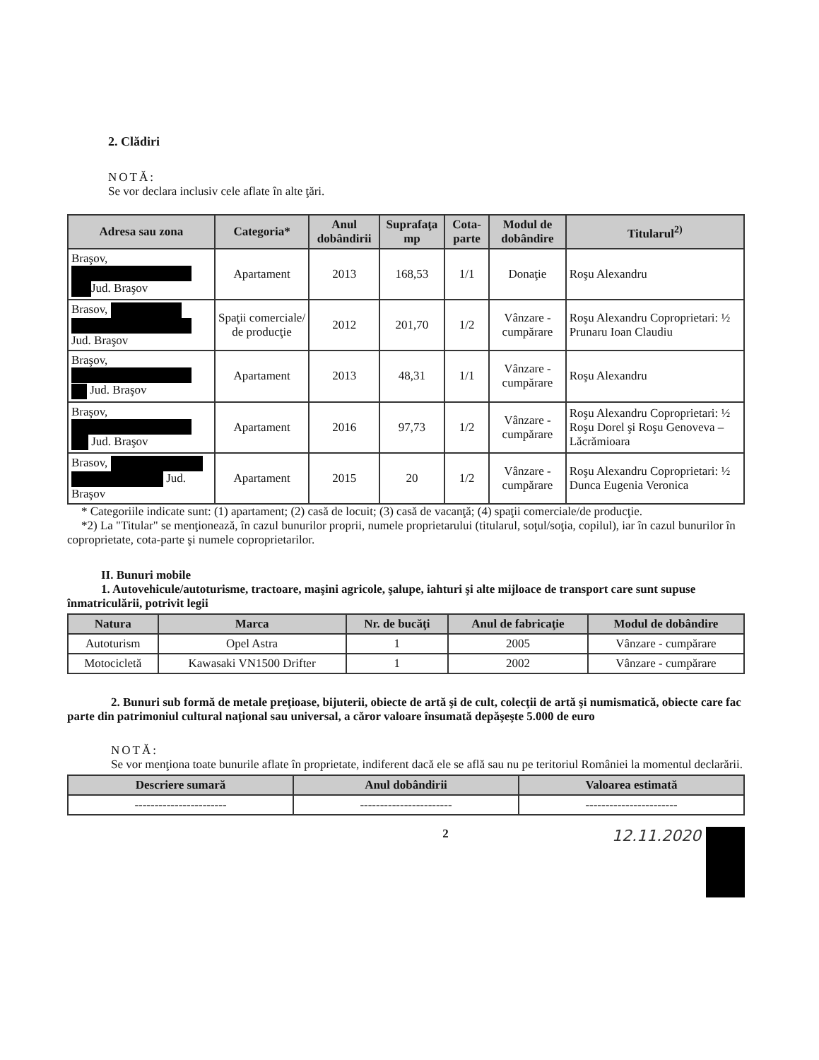2. Clădiri
NOTĂ:
Se vor declara inclusiv cele aflate în alte ţări.
| Adresa sau zona | Categoria* | Anul dobândirii | Suprafaţa mp | Cota-parte | Modul de dobândire | Titularul<sup>2)</sup> |
| --- | --- | --- | --- | --- | --- | --- |
| Braşov, Jud. Braşov | Apartament | 2013 | 168,53 | 1/1 | Donaţie | Roşu Alexandru |
| Brasov, Jud. Braşov | Spaţii comerciale/ de producţie | 2012 | 201,70 | 1/2 | Vânzare - cumpărare | Roşu Alexandru Coproprietari: ½ Prunaru Ioan Claudiu |
| Braşov, Jud. Braşov | Apartament | 2013 | 48,31 | 1/1 | Vânzare - cumpărare | Roşu Alexandru |
| Braşov, Jud. Braşov | Apartament | 2016 | 97,73 | 1/2 | Vânzare - cumpărare | Roşu Alexandru Coproprietari: ½ Roşu Dorel şi Roşu Genoveva – Lăcrămioara |
| Brasov, Jud. Braşov | Apartament | 2015 | 20 | 1/2 | Vânzare - cumpărare | Roşu Alexandru Coproprietari: ½ Dunca Eugenia Veronica |
* Categoriile indicate sunt: (1) apartament; (2) casă de locuit; (3) casă de vacanţă; (4) spaţii comerciale/de producţie.
*2) La "Titular" se menţionează, în cazul bunurilor proprii, numele proprietarului (titularul, soţul/soţia, copilul), iar în cazul bunurilor în coproprietate, cota-parte şi numele coproprietarilor.
II. Bunuri mobile
1. Autovehicule/autoturisme, tractoare, maşini agricole, şalupe, iahturi şi alte mijloace de transport care sunt supuse înmatriculării, potrivit legii
| Natura | Marca | Nr. de bucăţi | Anul de fabricaţie | Modul de dobândire |
| --- | --- | --- | --- | --- |
| Autoturism | Opel Astra | 1 | 2005 | Vânzare - cumpărare |
| Motocicletă | Kawasaki VN1500 Drifter | 1 | 2002 | Vânzare - cumpărare |
2. Bunuri sub formă de metale preţioase, bijuterii, obiecte de artă şi de cult, colecţii de artă şi numismatică, obiecte care fac parte din patrimoniul cultural naţional sau universal, a căror valoare însumată depăşeşte 5.000 de euro
NOTĂ:
Se vor menţiona toate bunurile aflate în proprietate, indiferent dacă ele se află sau nu pe teritoriul României la momentul declarării.
| Descriere sumară | Anul dobândirii | Valoarea estimată |
| --- | --- | --- |
| ----------------------- | ----------------------- | ----------------------- |
2 12.11.2020